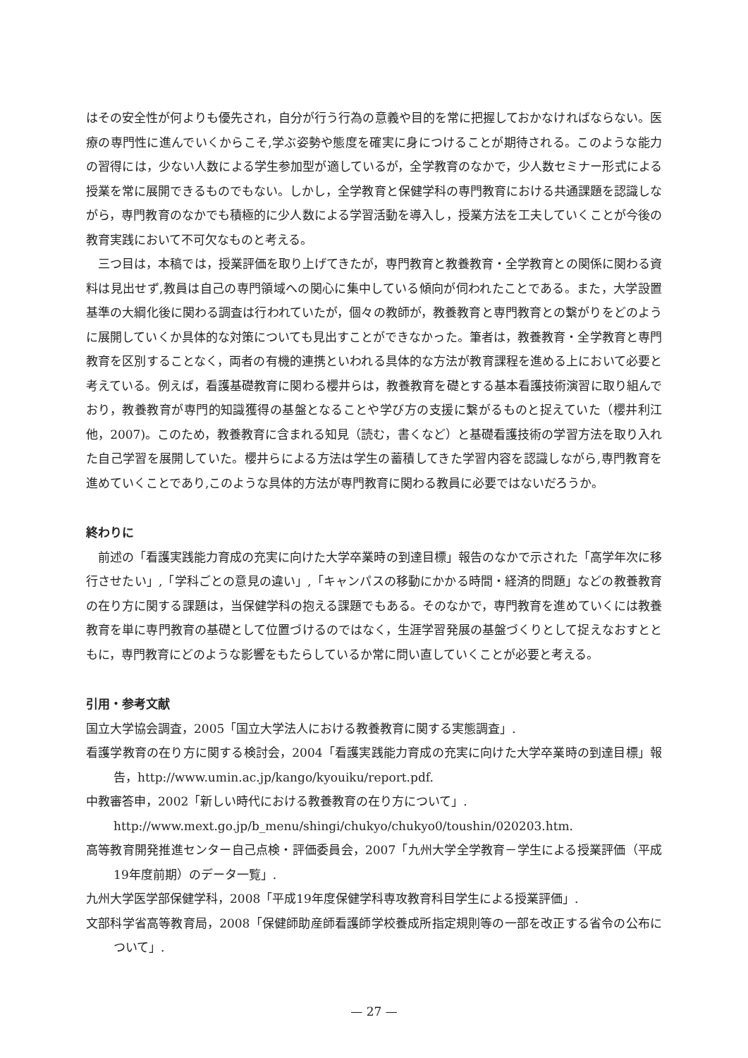はその安全性が何よりも優先され，自分が行う行為の意義や目的を常に把握しておかなければならない。医療の専門性に進んでいくからこそ,学ぶ姿勢や態度を確実に身につけることが期待される。このような能力の習得には，少ない人数による学生参加型が適しているが，全学教育のなかで，少人数セミナー形式による授業を常に展開できるものでもない。しかし，全学教育と保健学科の専門教育における共通課題を認識しながら，専門教育のなかでも積極的に少人数による学習活動を導入し，授業方法を工夫していくことが今後の教育実践において不可欠なものと考える。
三つ目は，本稿では，授業評価を取り上げてきたが，専門教育と教養教育・全学教育との関係に関わる資料は見出せず,教員は自己の専門領域への関心に集中している傾向が伺われたことである。また，大学設置基準の大綱化後に関わる調査は行われていたが，個々の教師が，教養教育と専門教育との繋がりをどのように展開していくか具体的な対策についても見出すことができなかった。筆者は，教養教育・全学教育と専門教育を区別することなく，両者の有機的連携といわれる具体的な方法が教育課程を進める上において必要と考えている。例えば，看護基礎教育に関わる櫻井らは，教養教育を礎とする基本看護技術演習に取り組んでおり，教養教育が専門的知識獲得の基盤となることや学び方の支援に繋がるものと捉えていた（櫻井利江他，2007)。このため，教養教育に含まれる知見（読む，書くなど）と基礎看護技術の学習方法を取り入れた自己学習を展開していた。櫻井らによる方法は学生の蓄積してきた学習内容を認識しながら,専門教育を進めていくことであり,このような具体的方法が専門教育に関わる教員に必要ではないだろうか。
終わりに
前述の「看護実践能力育成の充実に向けた大学卒業時の到達目標」報告のなかで示された「高学年次に移行させたい」,「学科ごとの意見の違い」,「キャンパスの移動にかかる時間・経済的問題」などの教養教育の在り方に関する課題は，当保健学科の抱える課題でもある。そのなかで，専門教育を進めていくには教養教育を単に専門教育の基礎として位置づけるのではなく，生涯学習発展の基盤づくりとして捉えなおすとともに，専門教育にどのような影響をもたらしているか常に問い直していくことが必要と考える。
引用・参考文献
国立大学協会調査，2005「国立大学法人における教養教育に関する実態調査」.
看護学教育の在り方に関する検討会，2004「看護実践能力育成の充実に向けた大学卒業時の到達目標」報告，http://www.umin.ac.jp/kango/kyouiku/report.pdf.
中教審答申，2002「新しい時代における教養教育の在り方について」.
http://www.mext.go.jp/b_menu/shingi/chukyo/chukyo0/toushin/020203.htm.
高等教育開発推進センター自己点検・評価委員会，2007「九州大学全学教育－学生による授業評価（平成19年度前期）のデータ一覧」.
九州大学医学部保健学科，2008「平成19年度保健学科専攻教育科目学生による授業評価」.
文部科学省高等教育局，2008「保健師助産師看護師学校養成所指定規則等の一部を改正する省令の公布について」.
— 27 —